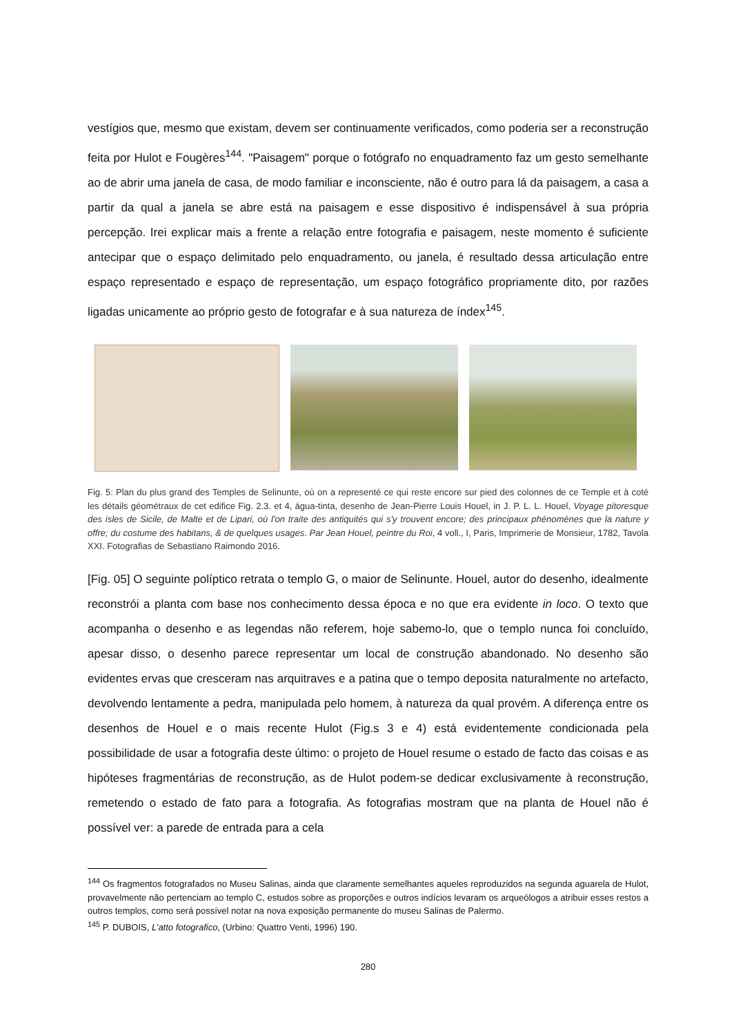vestígios que, mesmo que existam, devem ser continuamente verificados, como poderia ser a reconstrução feita por Hulot e Fougères<sup>144</sup>. "Paisagem" porque o fotógrafo no enquadramento faz um gesto semelhante ao de abrir uma janela de casa, de modo familiar e inconsciente, não é outro para lá da paisagem, a casa a partir da qual a janela se abre está na paisagem e esse dispositivo é indispensável à sua própria percepção. Irei explicar mais a frente a relação entre fotografia e paisagem, neste momento é suficiente antecipar que o espaço delimitado pelo enquadramento, ou janela, é resultado dessa articulação entre espaço representado e espaço de representação, um espaço fotográfico propriamente dito, por razões ligadas unicamente ao próprio gesto de fotografar e à sua natureza de índex<sup>145</sup>.
Fig. 5: Plan du plus grand des Temples de Selinunte, où on a representé ce qui reste encore sur pied des colonnes de ce Temple et à coté les détails géométraux de cet edifice Fig. 2.3. et 4, água-tinta, desenho de Jean-Pierre Louis Houel, in J. P. L. L. Houel, Voyage pitoresque des isles de Sicile, de Malte et de Lipari, où l'on traite des antiquités qui s'y trouvent encore; des principaux phénomènes que la nature y offre; du costume des habitans, & de quelques usages. Par Jean Houel, peintre du Roi, 4 voll., I, Paris, Imprimerie de Monsieur, 1782, Tavola XXI. Fotografias de Sebastiano Raimondo 2016.
[Fig. 05] O seguinte políptico retrata o templo G, o maior de Selinunte. Houel, autor do desenho, idealmente reconstrói a planta com base nos conhecimento dessa época e no que era evidente in loco. O texto que acompanha o desenho e as legendas não referem, hoje sabemo-lo, que o templo nunca foi concluído, apesar disso, o desenho parece representar um local de construção abandonado. No desenho são evidentes ervas que cresceram nas arquitraves e a patina que o tempo deposita naturalmente no artefacto, devolvendo lentamente a pedra, manipulada pelo homem, à natureza da qual provém. A diferença entre os desenhos de Houel e o mais recente Hulot (Fig.s 3 e 4) está evidentemente condicionada pela possibilidade de usar a fotografia deste último: o projeto de Houel resume o estado de facto das coisas e as hipóteses fragmentárias de reconstrução, as de Hulot podem-se dedicar exclusivamente à reconstrução, remetendo o estado de fato para a fotografia. As fotografias mostram que na planta de Houel não é possível ver: a parede de entrada para a cela
<sup>144</sup> Os fragmentos fotografados no Museu Salinas, ainda que claramente semelhantes aqueles reproduzidos na segunda aguarela de Hulot, provavelmente não pertenciam ao templo C, estudos sobre as proporções e outros indícios levaram os arqueólogos a atribuir esses restos a outros templos, como será possível notar na nova exposição permanente do museu Salinas de Palermo.
<sup>145</sup> P. DUBOIS, L’atto fotografico, (Urbino: Quattro Venti, 1996) 190.
280